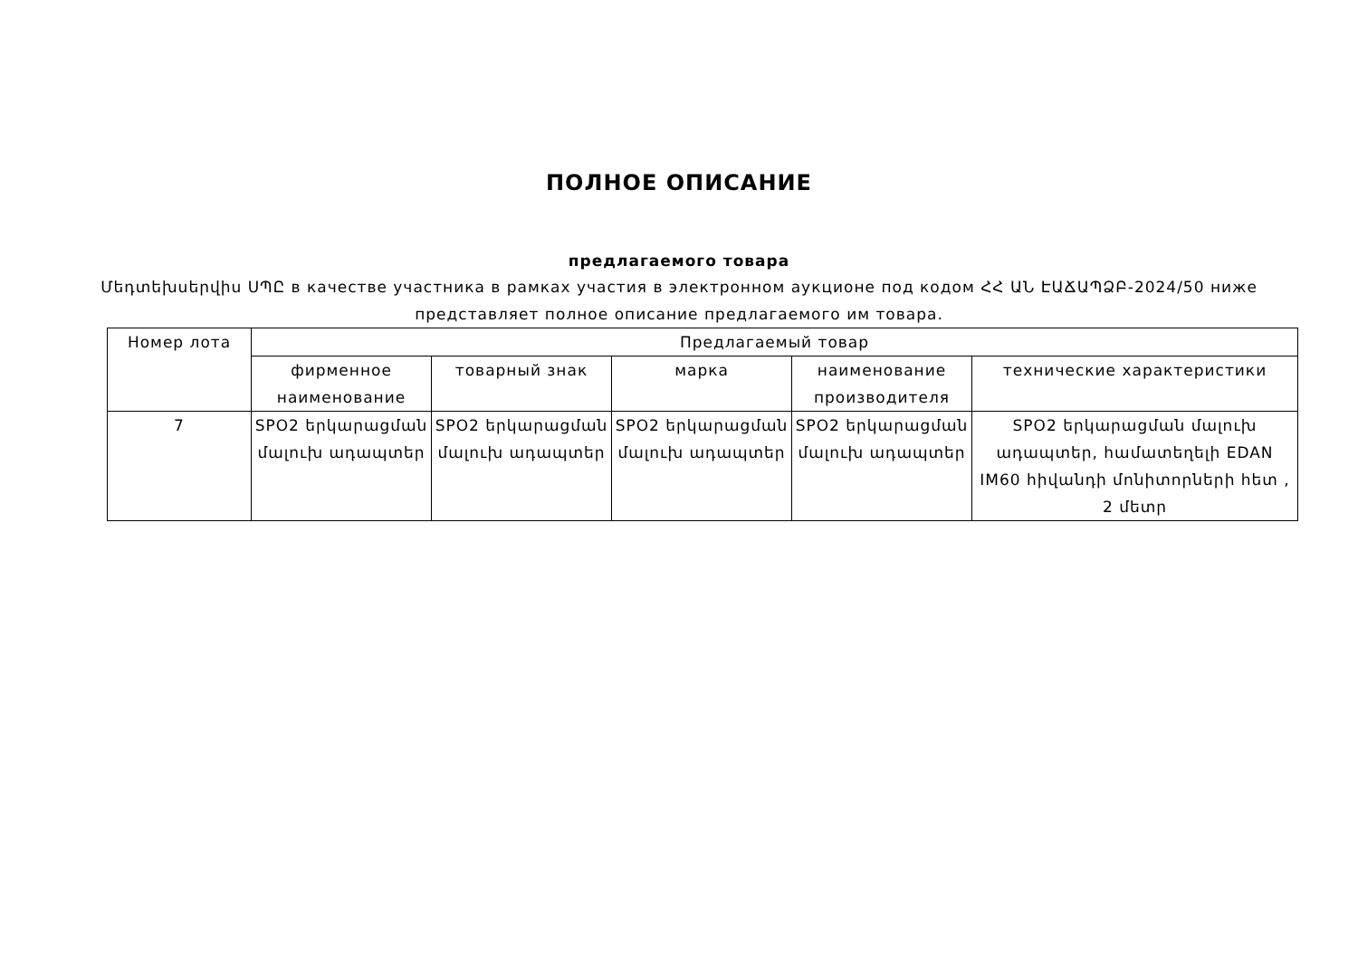ПОЛНОЕ ОПИСАНИЕ
предлагаемого товара
Մեդտեխսերվիս ՍՊԸ в качестве участника в рамках участия в электронном аукционе под кодом ՀՀ ԱՆ ԷԱՃԱՊՁԲ-2024/50 ниже представляет полное описание предлагаемого им товара.
| Номер лота | Предлагаемый товар | | | | |
| --- | --- | --- | --- | --- | --- |
| | фирменное наименование | товарный знак | марка | наименование производителя | технические характеристики |
| 7 | SPO2 երկարացման մալուխ ադապտեր | SPO2 երկարացման մալուխ ադապտեր | SPO2 երկարացման մալուխ ադապտեր | SPO2 երկարացման մալուխ ադապտեր | SPO2 երկարացման մալուխ ադապտեր, համատեղելի EDAN IM60 հիվանդի մոնիտորների հետ , 2 մետր |